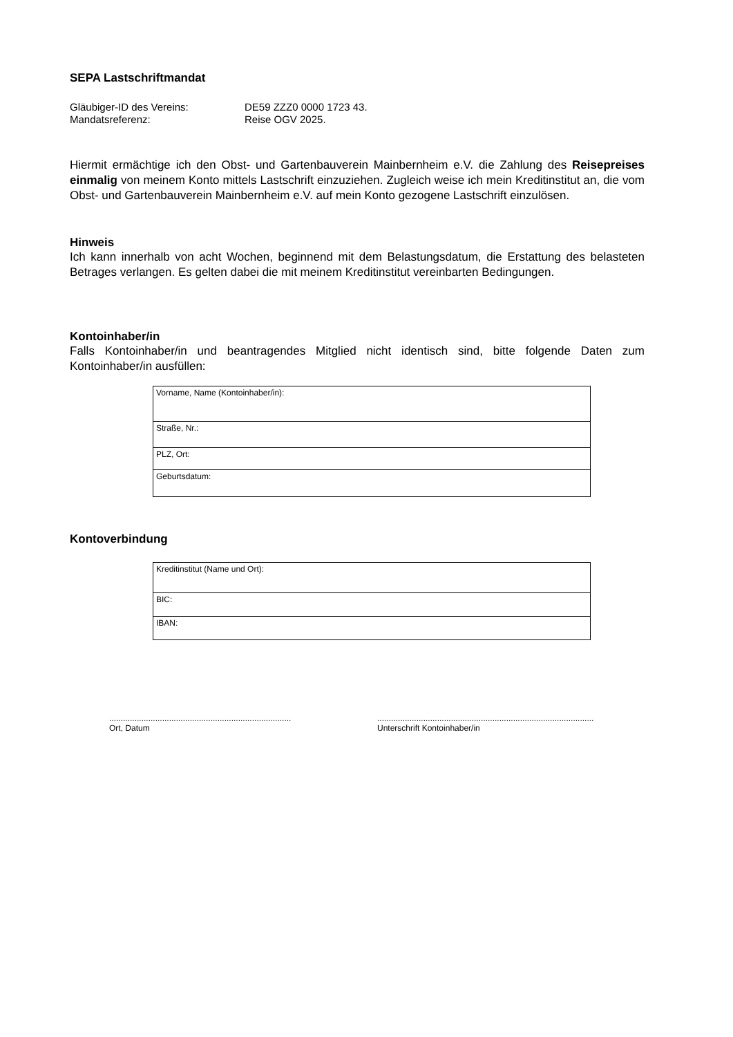SEPA Lastschriftmandat
Gläubiger-ID des Vereins: DE59 ZZZ0 0000 1723 43.
Mandatsreferenz: Reise OGV 2025.
Hiermit ermächtige ich den Obst- und Gartenbauverein Mainbernheim e.V. die Zahlung des Reisepreises einmalig von meinem Konto mittels Lastschrift einzuziehen. Zugleich weise ich mein Kreditinstitut an, die vom Obst- und Gartenbauverein Mainbernheim e.V. auf mein Konto gezogene Lastschrift einzulösen.
Hinweis
Ich kann innerhalb von acht Wochen, beginnend mit dem Belastungsdatum, die Erstattung des belasteten Betrages verlangen. Es gelten dabei die mit meinem Kreditinstitut vereinbarten Bedingungen.
Kontoinhaber/in
Falls Kontoinhaber/in und beantragendes Mitglied nicht identisch sind, bitte folgende Daten zum Kontoinhaber/in ausfüllen:
| Vorname, Name (Kontoinhaber/in): |
| Straße, Nr.: |
| PLZ, Ort: |
| Geburtsdatum: |
Kontoverbindung
| Kreditinstitut (Name und Ort): |
| BIC: |
| IBAN: |
...............................................................................
Ort, Datum
..............................................................................................
Unterschrift Kontoinhaber/in